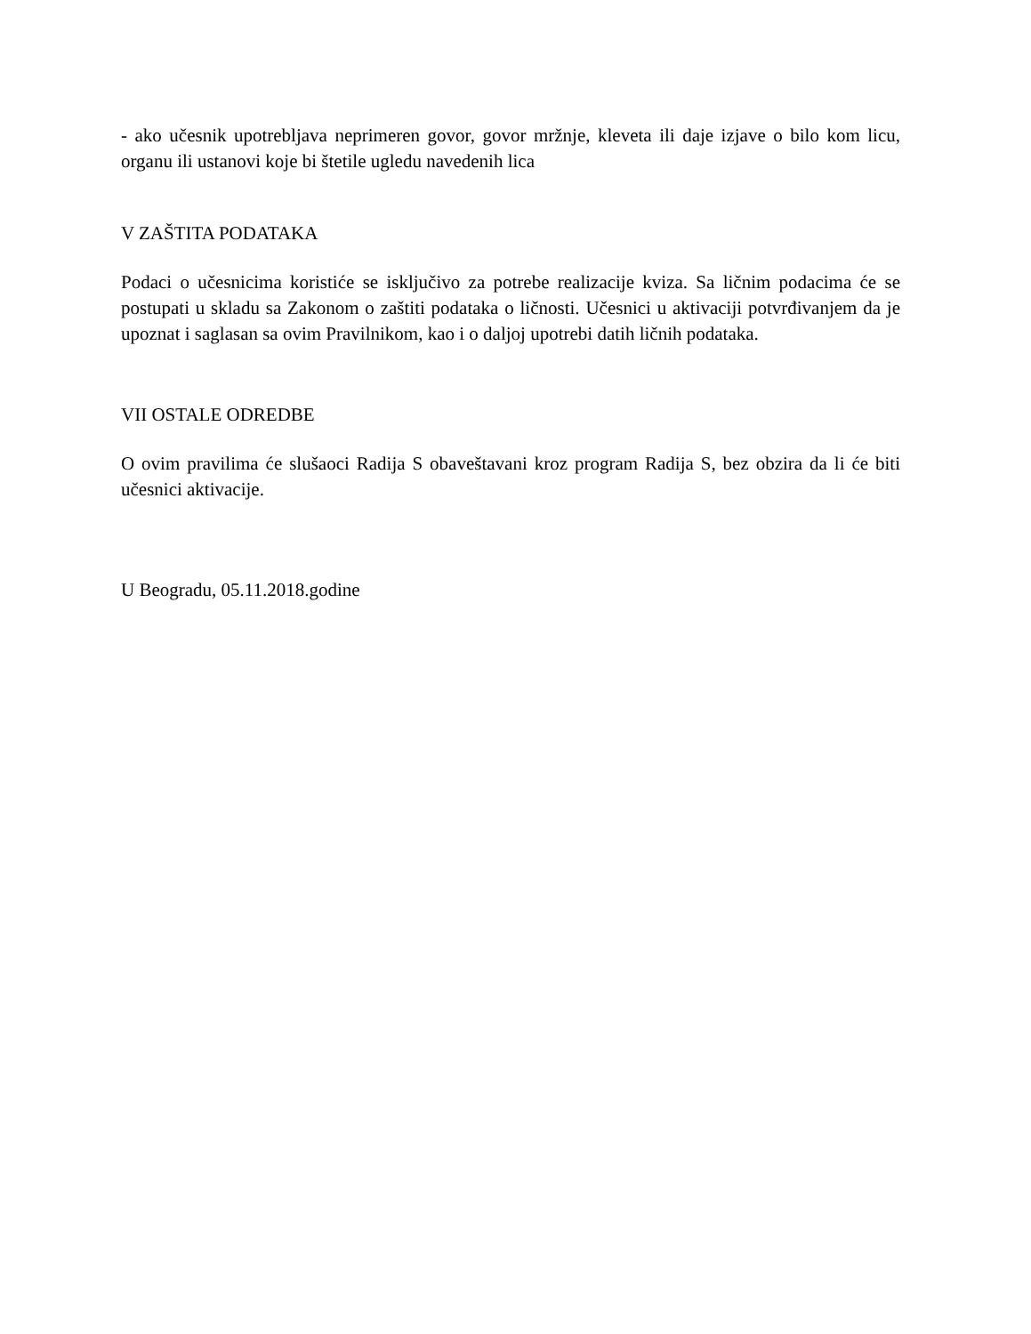- ako učesnik upotrebljava neprimeren govor, govor mržnje, kleveta ili daje izjave o bilo kom licu, organu ili ustanovi koje bi štetile ugledu navedenih lica
V ZAŠTITA PODATAKA
Podaci o učesnicima koristiće se isključivo za potrebe realizacije kviza. Sa ličnim podacima će se postupati u skladu sa Zakonom o zaštiti podataka o ličnosti. Učesnici u aktivaciji potvrđivanjem da je upoznat i saglasan sa ovim Pravilnikom, kao i o daljoj upotrebi datih ličnih podataka.
VII OSTALE ODREDBE
O ovim pravilima će slušaoci Radija S obaveštavani kroz program Radija S, bez obzira da li će biti učesnici aktivacije.
U Beogradu, 05.11.2018.godine